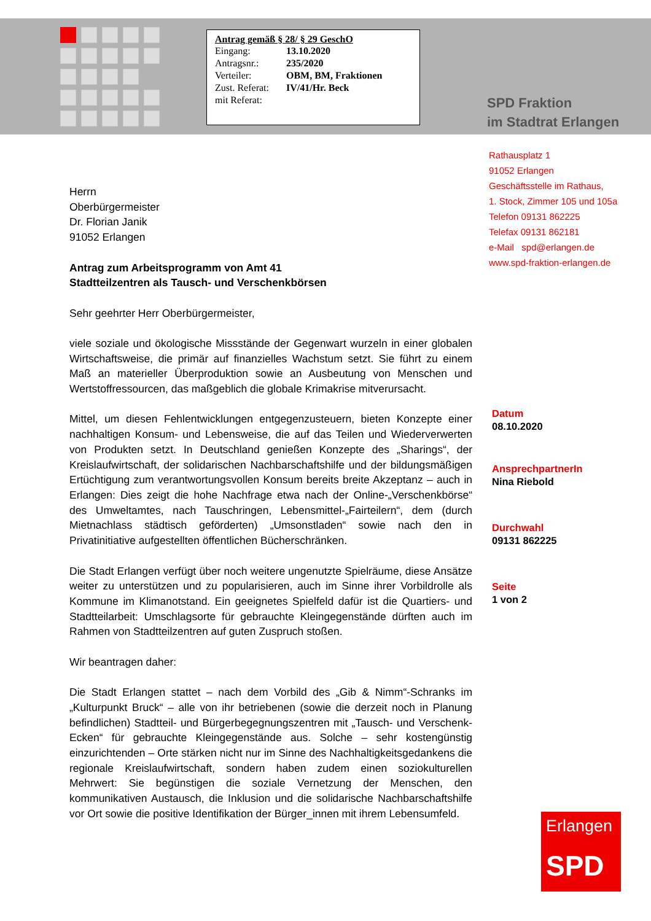Antrag gemäß § 28/ § 29 GeschO
| Eingang: | 13.10.2020 |
| Antragsnr.: | 235/2020 |
| Verteiler: | OBM, BM, Fraktionen |
| Zust. Referat: | IV/41/Hr. Beck |
| mit Referat: | |
SPD Fraktion
im Stadtrat Erlangen
Rathausplatz 1
91052 Erlangen
Geschäftsstelle im Rathaus,
1. Stock, Zimmer 105 und 105a
Telefon 09131 862225
Telefax 09131 862181
e-Mail spd@erlangen.de
www.spd-fraktion-erlangen.de
Herrn
Oberbürgermeister
Dr. Florian Janik
91052 Erlangen
Antrag zum Arbeitsprogramm von Amt 41
Stadtteilzentren als Tausch- und Verschenkbörsen
Sehr geehrter Herr Oberbürgermeister,
viele soziale und ökologische Missstände der Gegenwart wurzeln in einer globalen Wirtschaftsweise, die primär auf finanzielles Wachstum setzt. Sie führt zu einem Maß an materieller Überproduktion sowie an Ausbeutung von Menschen und Wertstoffressourcen, das maßgeblich die globale Krimakrise mitverursacht.
Mittel, um diesen Fehlentwicklungen entgegenzusteuern, bieten Konzepte einer nachhaltigen Konsum- und Lebensweise, die auf das Teilen und Wiederverwerten von Produkten setzt. In Deutschland genießen Konzepte des „Sharings“, der Kreislaufwirtschaft, der solidarischen Nachbarschaftshilfe und der bildungsmäßigen Ertüchtigung zum verantwortungsvollen Konsum bereits breite Akzeptanz – auch in Erlangen: Dies zeigt die hohe Nachfrage etwa nach der Online-„Verschenkbörse“ des Umweltamtes, nach Tauschringen, Lebensmittel-„Fairteilern“, dem (durch Mietnachlass städtisch geförderten) „Umsonstladen“ sowie nach den in Privatinitiative aufgestellten öffentlichen Bücherschränken.
Die Stadt Erlangen verfügt über noch weitere ungenutzte Spielräume, diese Ansätze weiter zu unterstützen und zu popularisieren, auch im Sinne ihrer Vorbildrolle als Kommune im Klimanotstand. Ein geeignetes Spielfeld dafür ist die Quartiers- und Stadtteilarbeit: Umschlagsorte für gebrauchte Kleingegenstände dürften auch im Rahmen von Stadtteilzentren auf guten Zuspruch stoßen.
Wir beantragen daher:
Die Stadt Erlangen stattet – nach dem Vorbild des „Gib & Nimm“-Schranks im „Kulturpunkt Bruck“ – alle von ihr betriebenen (sowie die derzeit noch in Planung befindlichen) Stadtteil- und Bürgerbegegnungszentren mit „Tausch- und Verschenk-Ecken“ für gebrauchte Kleingegenstände aus. Solche – sehr kostengünstig einzurichtenden – Orte stärken nicht nur im Sinne des Nachhaltigkeitsgedankens die regionale Kreislaufwirtschaft, sondern haben zudem einen soziokulturellen Mehrwert: Sie begünstigen die soziale Vernetzung der Menschen, den kommunikativen Austausch, die Inklusion und die solidarische Nachbarschaftshilfe vor Ort sowie die positive Identifikation der Bürger_innen mit ihrem Lebensumfeld.
Datum
08.10.2020
AnsprechpartnerIn
Nina Riebold
Durchwahl
09131 862225
Seite
1 von 2
Erlangen
SPD